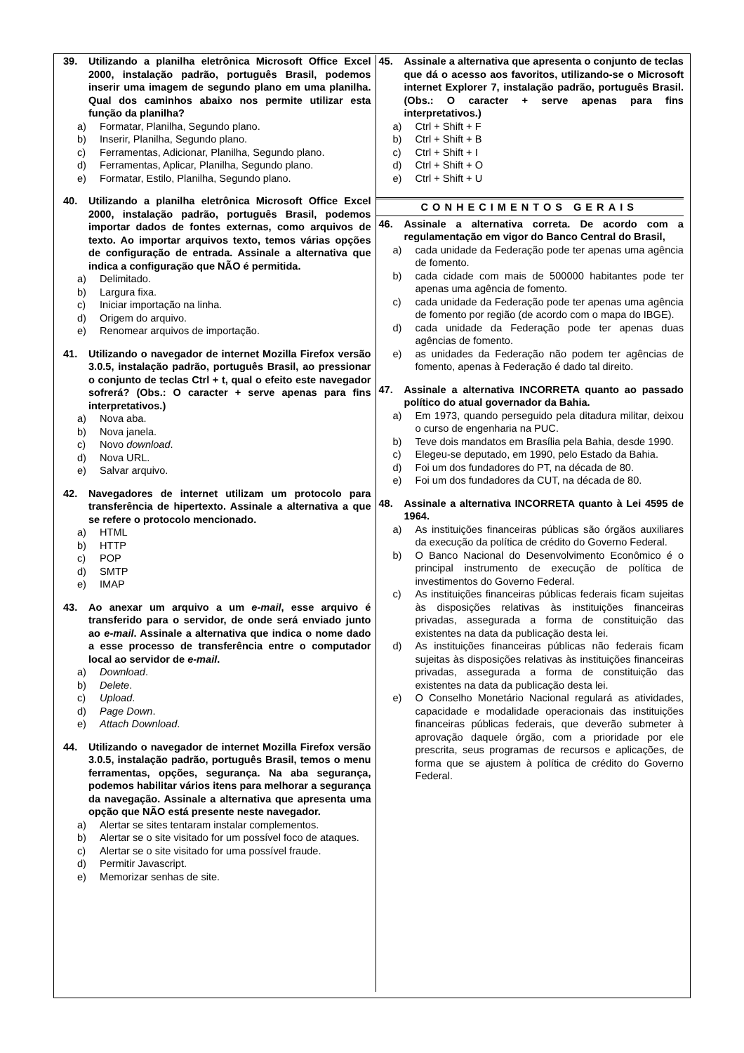39. Utilizando a planilha eletrônica Microsoft Office Excel 2000, instalação padrão, português Brasil, podemos inserir uma imagem de segundo plano em uma planilha. Qual dos caminhos abaixo nos permite utilizar esta função da planilha?
a) Formatar, Planilha, Segundo plano.
b) Inserir, Planilha, Segundo plano.
c) Ferramentas, Adicionar, Planilha, Segundo plano.
d) Ferramentas, Aplicar, Planilha, Segundo plano.
e) Formatar, Estilo, Planilha, Segundo plano.
40. Utilizando a planilha eletrônica Microsoft Office Excel 2000, instalação padrão, português Brasil, podemos importar dados de fontes externas, como arquivos de texto. Ao importar arquivos texto, temos várias opções de configuração de entrada. Assinale a alternativa que indica a configuração que NÃO é permitida.
a) Delimitado.
b) Largura fixa.
c) Iniciar importação na linha.
d) Origem do arquivo.
e) Renomear arquivos de importação.
41. Utilizando o navegador de internet Mozilla Firefox versão 3.0.5, instalação padrão, português Brasil, ao pressionar o conjunto de teclas Ctrl + t, qual o efeito este navegador sofrerá? (Obs.: O caracter + serve apenas para fins interpretativos.)
a) Nova aba.
b) Nova janela.
c) Novo download.
d) Nova URL.
e) Salvar arquivo.
42. Navegadores de internet utilizam um protocolo para transferência de hipertexto. Assinale a alternativa a que se refere o protocolo mencionado.
a) HTML
b) HTTP
c) POP
d) SMTP
e) IMAP
43. Ao anexar um arquivo a um e-mail, esse arquivo é transferido para o servidor, de onde será enviado junto ao e-mail. Assinale a alternativa que indica o nome dado a esse processo de transferência entre o computador local ao servidor de e-mail.
a) Download.
b) Delete.
c) Upload.
d) Page Down.
e) Attach Download.
44. Utilizando o navegador de internet Mozilla Firefox versão 3.0.5, instalação padrão, português Brasil, temos o menu ferramentas, opções, segurança. Na aba segurança, podemos habilitar vários itens para melhorar a segurança da navegação. Assinale a alternativa que apresenta uma opção que NÃO está presente neste navegador.
a) Alertar se sites tentaram instalar complementos.
b) Alertar se o site visitado for um possível foco de ataques.
c) Alertar se o site visitado for uma possível fraude.
d) Permitir Javascript.
e) Memorizar senhas de site.
45. Assinale a alternativa que apresenta o conjunto de teclas que dá o acesso aos favoritos, utilizando-se o Microsoft internet Explorer 7, instalação padrão, português Brasil. (Obs.: O caracter + serve apenas para fins interpretativos.)
a) Ctrl + Shift + F
b) Ctrl + Shift + B
c) Ctrl + Shift + I
d) Ctrl + Shift + O
e) Ctrl + Shift + U
CONHECIMENTOS GERAIS
46. Assinale a alternativa correta. De acordo com a regulamentação em vigor do Banco Central do Brasil,
a) cada unidade da Federação pode ter apenas uma agência de fomento.
b) cada cidade com mais de 500000 habitantes pode ter apenas uma agência de fomento.
c) cada unidade da Federação pode ter apenas uma agência de fomento por região (de acordo com o mapa do IBGE).
d) cada unidade da Federação pode ter apenas duas agências de fomento.
e) as unidades da Federação não podem ter agências de fomento, apenas à Federação é dado tal direito.
47. Assinale a alternativa INCORRETA quanto ao passado político do atual governador da Bahia.
a) Em 1973, quando perseguido pela ditadura militar, deixou o curso de engenharia na PUC.
b) Teve dois mandatos em Brasília pela Bahia, desde 1990.
c) Elegeu-se deputado, em 1990, pelo Estado da Bahia.
d) Foi um dos fundadores do PT, na década de 80.
e) Foi um dos fundadores da CUT, na década de 80.
48. Assinale a alternativa INCORRETA quanto à Lei 4595 de 1964.
a) As instituições financeiras públicas são órgãos auxiliares da execução da política de crédito do Governo Federal.
b) O Banco Nacional do Desenvolvimento Econômico é o principal instrumento de execução de política de investimentos do Governo Federal.
c) As instituições financeiras públicas federais ficam sujeitas às disposições relativas às instituições financeiras privadas, assegurada a forma de constituição das existentes na data da publicação desta lei.
d) As instituições financeiras públicas não federais ficam sujeitas às disposições relativas às instituições financeiras privadas, assegurada a forma de constituição das existentes na data da publicação desta lei.
e) O Conselho Monetário Nacional regulará as atividades, capacidade e modalidade operacionais das instituições financeiras públicas federais, que deverão submeter à aprovação daquele órgão, com a prioridade por ele prescrita, seus programas de recursos e aplicações, de forma que se ajustem à política de crédito do Governo Federal.